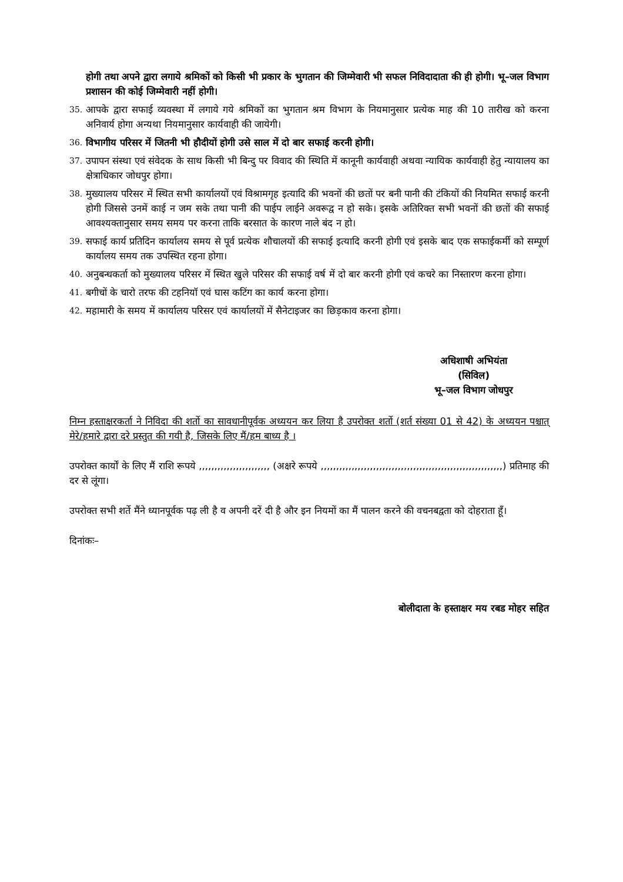होगी तथा अपने द्वारा लगाये श्रमिकों को किसी भी प्रकार के भुगतान की जिम्मेवारी भी सफल निविदादाता की ही होगी। भू–जल विभाग प्रशासन की कोई जिम्मेवारी नहीं होगी।
35.
आपके द्वारा सफाई व्यवस्था में लगाये गये श्रमिकों का भुगतान श्रम विभाग के नियमानुसार प्रत्येक माह की 10 तारीख को करना अनिवार्य होगा अन्यथा नियमानुसार कार्यवाही की जायेगी।
36.
विभागीय परिसर में जितनी भी हौदीयों होगी उसे साल में दो बार सफाई करनी होगी।
37.
उपापन संस्था एवं संवेदक के साथ किसी भी बिन्दु पर विवाद की स्थिति में कानूनी कार्यवाही अथवा न्यायिक कार्यवाही हेतु न्यायालय का क्षेत्राधिकार जोधपुर होगा।
38.
मुख्यालय परिसर में स्थित सभी कार्यालयों एवं विश्रामगृह इत्यादि की भवनों की छतों पर बनी पानी की टंकियों की नियमित सफाई करनी होगी जिससे उनमें काई न जम सके तथा पानी की पाईप लाईने अवरूद्व न हो सके। इसके अतिरिक्त सभी भवनों की छतों की सफाई आवश्यक्तानुसार समय समय पर करना ताकि बरसात के कारण नाले बंद न हो।
39.
सफाई कार्य प्रतिदिन कार्यालय समय से पूर्व प्रत्येक शौचालयों की सफाई इत्यादि करनी होगी एवं इसके बाद एक सफाईकर्मी को सम्पूर्ण कार्यालय समय तक उपस्थित रहना होगा।
40.
अनुबन्धकर्ता को मुख्यालय परिसर में स्थित खुले परिसर की सफाई वर्ष में दो बार करनी होगी एवं कचरे का निस्तारण करना होगा।
41.
बगीचों के चारो तरफ की टहनियॉ एवं घास कटिंग का कार्य करना होगा।
42.
महामारी के समय में कार्यालय परिसर एवं कार्यालयों में सैनेटाइजर का छिड़काव करना होगा।
अधिशाषी अभियंता
(सिविल)
भू–जल विभाग जोधपुर
निम्न हस्ताक्षरकर्ता ने निविदा की शर्तो का सावधानीपूर्वक अध्ययन कर लिया है उपरोक्त शर्तो (शर्त संख्या 01 से 42) के अध्ययन पश्चात् मेरे/हमारे द्वारा दरे प्रस्तुत की गयी है, जिसके लिए मैं/हम बाध्य है ।
उपरोक्त कार्यों के लिए मैं राशि रूपये ,,,,,,,,,,,,,,,,,,,,,,, (अक्षरे रूपये ,,,,,,,,,,,,,,,,,,,,,,,,,,,,,,,,,,,,,,,,,,,,,,,,,,,,,,,,,,,) प्रतिमाह की दर से लूंगा।
उपरोक्त सभी शर्ते मैंने ध्यानपूर्वक पढ़ ली है व अपनी दरें दी है और इन नियमों का मैं पालन करने की वचनबद्वता को दोहराता हूॅं।
दिनांकः–
बोलीदाता के हस्ताक्षर मय रबड मोहर सहित